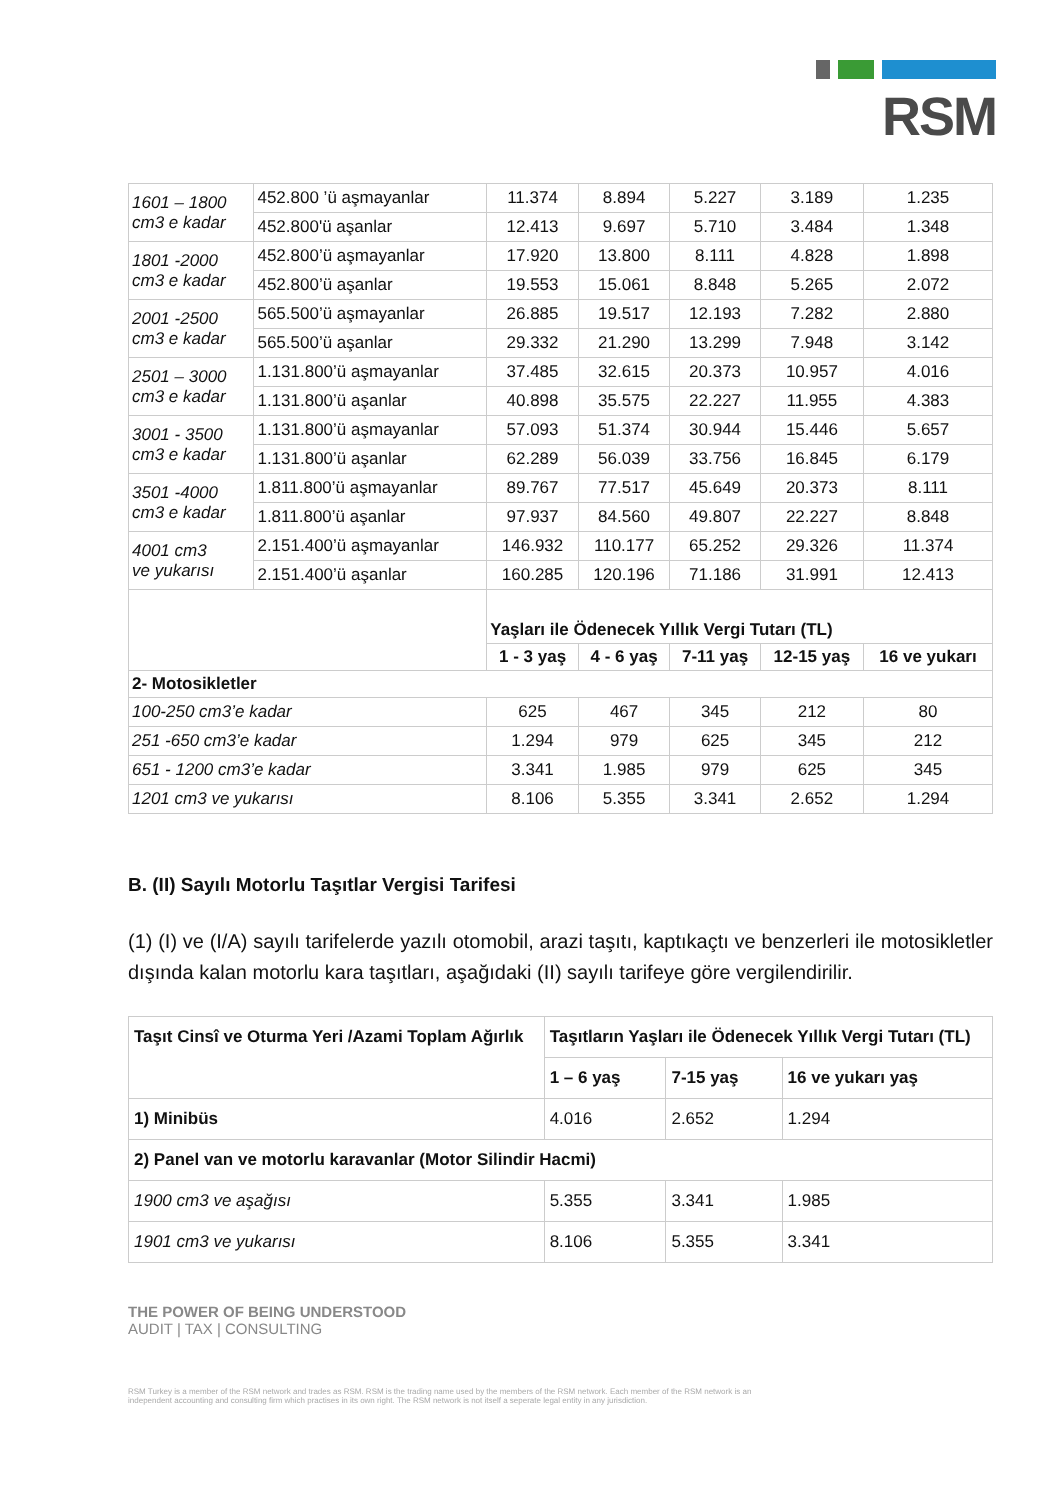RSM
| 1601 – 1800 cm3 e kadar | 452.800 ’ü aşmayanlar | 11.374 | 8.894 | 5.227 | 3.189 | 1.235 |
| | 452.800'ü aşanlar | 12.413 | 9.697 | 5.710 | 3.484 | 1.348 |
| 1801 -2000 cm3 e kadar | 452.800’ü aşmayanlar | 17.920 | 13.800 | 8.111 | 4.828 | 1.898 |
| | 452.800’ü aşanlar | 19.553 | 15.061 | 8.848 | 5.265 | 2.072 |
| 2001 -2500 cm3 e kadar | 565.500’ü aşmayanlar | 26.885 | 19.517 | 12.193 | 7.282 | 2.880 |
| | 565.500’ü aşanlar | 29.332 | 21.290 | 13.299 | 7.948 | 3.142 |
| 2501 – 3000 cm3 e kadar | 1.131.800’ü aşmayanlar | 37.485 | 32.615 | 20.373 | 10.957 | 4.016 |
| | 1.131.800’ü aşanlar | 40.898 | 35.575 | 22.227 | 11.955 | 4.383 |
| 3001 - 3500 cm3 e kadar | 1.131.800’ü aşmayanlar | 57.093 | 51.374 | 30.944 | 15.446 | 5.657 |
| | 1.131.800’ü aşanlar | 62.289 | 56.039 | 33.756 | 16.845 | 6.179 |
| 3501 -4000 cm3 e kadar | 1.811.800’ü aşmayanlar | 89.767 | 77.517 | 45.649 | 20.373 | 8.111 |
| | 1.811.800’ü aşanlar | 97.937 | 84.560 | 49.807 | 22.227 | 8.848 |
| 4001 cm3 ve yukarısı | 2.151.400’ü aşmayanlar | 146.932 | 110.177 | 65.252 | 29.326 | 11.374 |
| | 2.151.400’ü aşanlar | 160.285 | 120.196 | 71.186 | 31.991 | 12.413 |
| | | Yaşları ile Ödenecek Yıllık Vergi Tutarı (TL) | | | | |
| | | 1 - 3 yaş | 4 - 6 yaş | 7-11 yaş | 12-15 yaş | 16 ve yukarı |
| 2- Motosikletler | | | | | | |
| 100-250 cm3’e kadar | | 625 | 467 | 345 | 212 | 80 |
| 251 -650 cm3’e kadar | | 1.294 | 979 | 625 | 345 | 212 |
| 651 - 1200 cm3’e kadar | | 3.341 | 1.985 | 979 | 625 | 345 |
| 1201 cm3 ve yukarısı | | 8.106 | 5.355 | 3.341 | 2.652 | 1.294 |
B. (II) Sayılı Motorlu Taşıtlar Vergisi Tarifesi
(1) (I) ve (I/A) sayılı tarifelerde yazılı otomobil, arazi taşıtı, kaptıkaçtı ve benzerleri ile motosikletler dışında kalan motorlu kara taşıtları, aşağıdaki (II) sayılı tarifeye göre vergilendirilir.
| Taşıt Cinsî ve Oturma Yeri /Azami Toplam Ağırlık | Taşıtların Yaşları ile Ödenecek Yıllık Vergi Tutarı (TL) | | |
| --- | --- | --- | --- |
| | 1 – 6 yaş | 7-15 yaş | 16 ve yukarı yaş |
| 1) Minibüs | 4.016 | 2.652 | 1.294 |
| 2) Panel van ve motorlu karavanlar (Motor Silindir Hacmi) | | | |
| 1900 cm3 ve aşağısı | 5.355 | 3.341 | 1.985 |
| 1901 cm3 ve yukarısı | 8.106 | 5.355 | 3.341 |
THE POWER OF BEING UNDERSTOOD
AUDIT | TAX | CONSULTING
RSM Turkey is a member of the RSM network and trades as RSM. RSM is the trading name used by the members of the RSM network. Each member of the RSM network is an
independent accounting and consulting firm which practises in its own right. The RSM network is not itself a seperate legal entity in any jurisdiction.